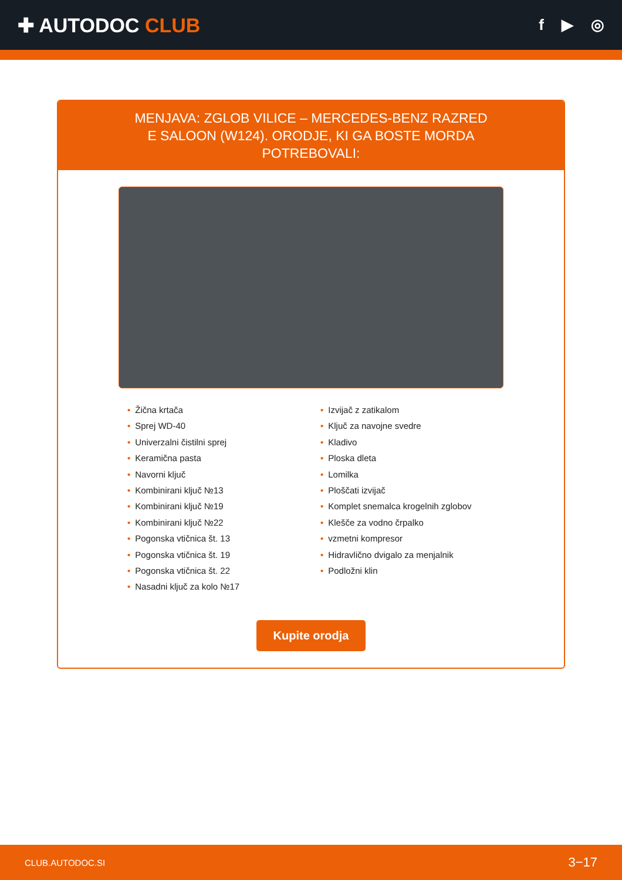✚ AUTODOC CLUB
f ▶ ◎
MENJAVA: ZGLOB VILICE – MERCEDES-BENZ RAZRED E SALOON (W124). ORODJE, KI GA BOSTE MORDA POTREBOVALI:
• Žična krtača
• Sprej WD-40
• Univerzalni čistilni sprej
• Keramična pasta
• Navorni ključ
• Kombinirani ključ №13
• Kombinirani ključ №19
• Kombinirani ključ №22
• Pogonska vtičnica št. 13
• Pogonska vtičnica št. 19
• Pogonska vtičnica št. 22
• Nasadni ključ za kolo №17
• Izvijač z zatikalom
• Ključ za navojne svedre
• Kladivo
• Ploska dleta
• Lomilka
• Ploščati izvijač
• Komplet snemalca krogelnih zglobov
• Klešče za vodno črpalko
• vzmetni kompresor
• Hidravlično dvigalo za menjalnik
• Podložni klin
Kupite orodja
CLUB.AUTODOC.SI 3−17